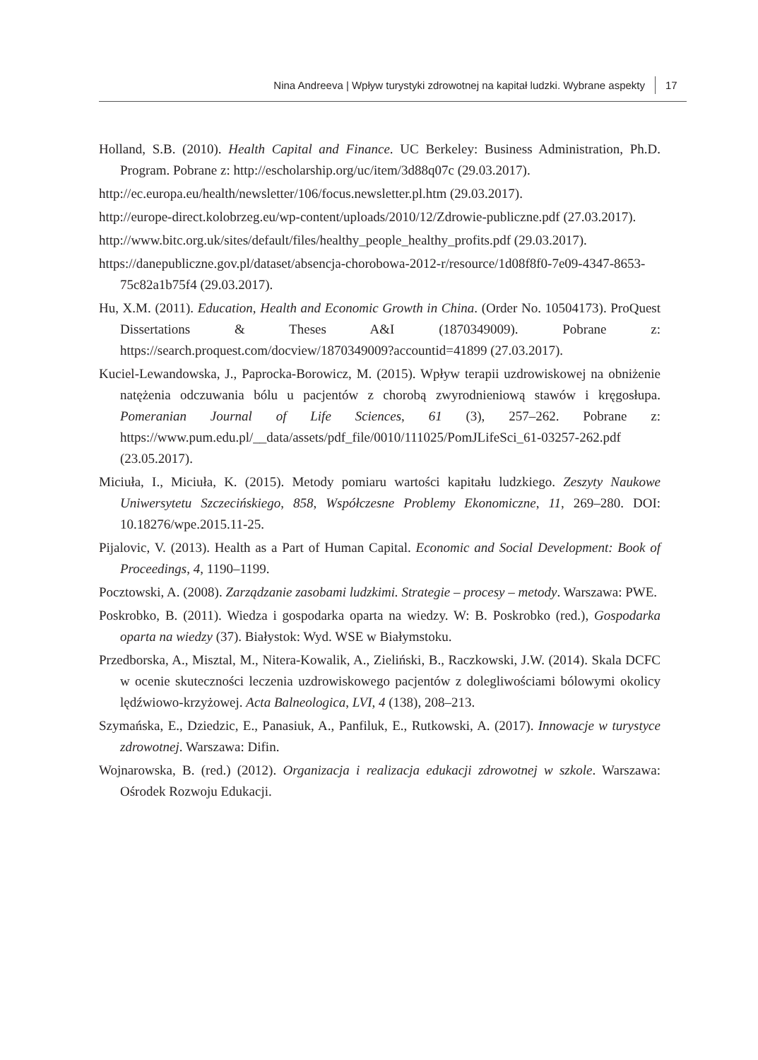Nina Andreeva | Wpływ turystyki zdrowotnej na kapitał ludzki. Wybrane aspekty 17
Holland, S.B. (2010). Health Capital and Finance. UC Berkeley: Business Administration, Ph.D. Program. Pobrane z: http://escholarship.org/uc/item/3d88q07c (29.03.2017).
http://ec.europa.eu/health/newsletter/106/focus.newsletter.pl.htm (29.03.2017).
http://europe-direct.kolobrzeg.eu/wp-content/uploads/2010/12/Zdrowie-publiczne.pdf (27.03.2017).
http://www.bitc.org.uk/sites/default/files/healthy_people_healthy_profits.pdf (29.03.2017).
https://danepubliczne.gov.pl/dataset/absencja-chorobowa-2012-r/resource/1d08f8f0-7e09-4347-8653-75c82a1b75f4 (29.03.2017).
Hu, X.M. (2011). Education, Health and Economic Growth in China. (Order No. 10504173). ProQuest Dissertations & Theses A&I (1870349009). Pobrane z: https://search.proquest.com/docview/1870349009?accountid=41899 (27.03.2017).
Kuciel-Lewandowska, J., Paprocka-Borowicz, M. (2015). Wpływ terapii uzdrowiskowej na obniżenie natężenia odczuwania bólu u pacjentów z chorobą zwyrodnieniową stawów i kręgosłupa. Pomeranian Journal of Life Sciences, 61 (3), 257–262. Pobrane z: https://www.pum.edu.pl/__data/assets/pdf_file/0010/111025/PomJLifeSci_61-03257-262.pdf (23.05.2017).
Miciuła, I., Miciuła, K. (2015). Metody pomiaru wartości kapitału ludzkiego. Zeszyty Naukowe Uniwersytetu Szczecińskiego, 858, Współczesne Problemy Ekonomiczne, 11, 269–280. DOI: 10.18276/wpe.2015.11-25.
Pijalovic, V. (2013). Health as a Part of Human Capital. Economic and Social Development: Book of Proceedings, 4, 1190–1199.
Pocztowski, A. (2008). Zarządzanie zasobami ludzkimi. Strategie – procesy – metody. Warszawa: PWE.
Poskrobko, B. (2011). Wiedza i gospodarka oparta na wiedzy. W: B. Poskrobko (red.), Gospodarka oparta na wiedzy (37). Białystok: Wyd. WSE w Białymstoku.
Przedborska, A., Misztal, M., Nitera-Kowalik, A., Zieliński, B., Raczkowski, J.W. (2014). Skala DCFC w ocenie skuteczności leczenia uzdrowiskowego pacjentów z dolegliwościami bólowymi okolicy lędźwiowo-krzyżowej. Acta Balneologica, LVI, 4 (138), 208–213.
Szymańska, E., Dziedzic, E., Panasiuk, A., Panfiluk, E., Rutkowski, A. (2017). Innowacje w turystyce zdrowotnej. Warszawa: Difin.
Wojnarowska, B. (red.) (2012). Organizacja i realizacja edukacji zdrowotnej w szkole. Warszawa: Ośrodek Rozwoju Edukacji.